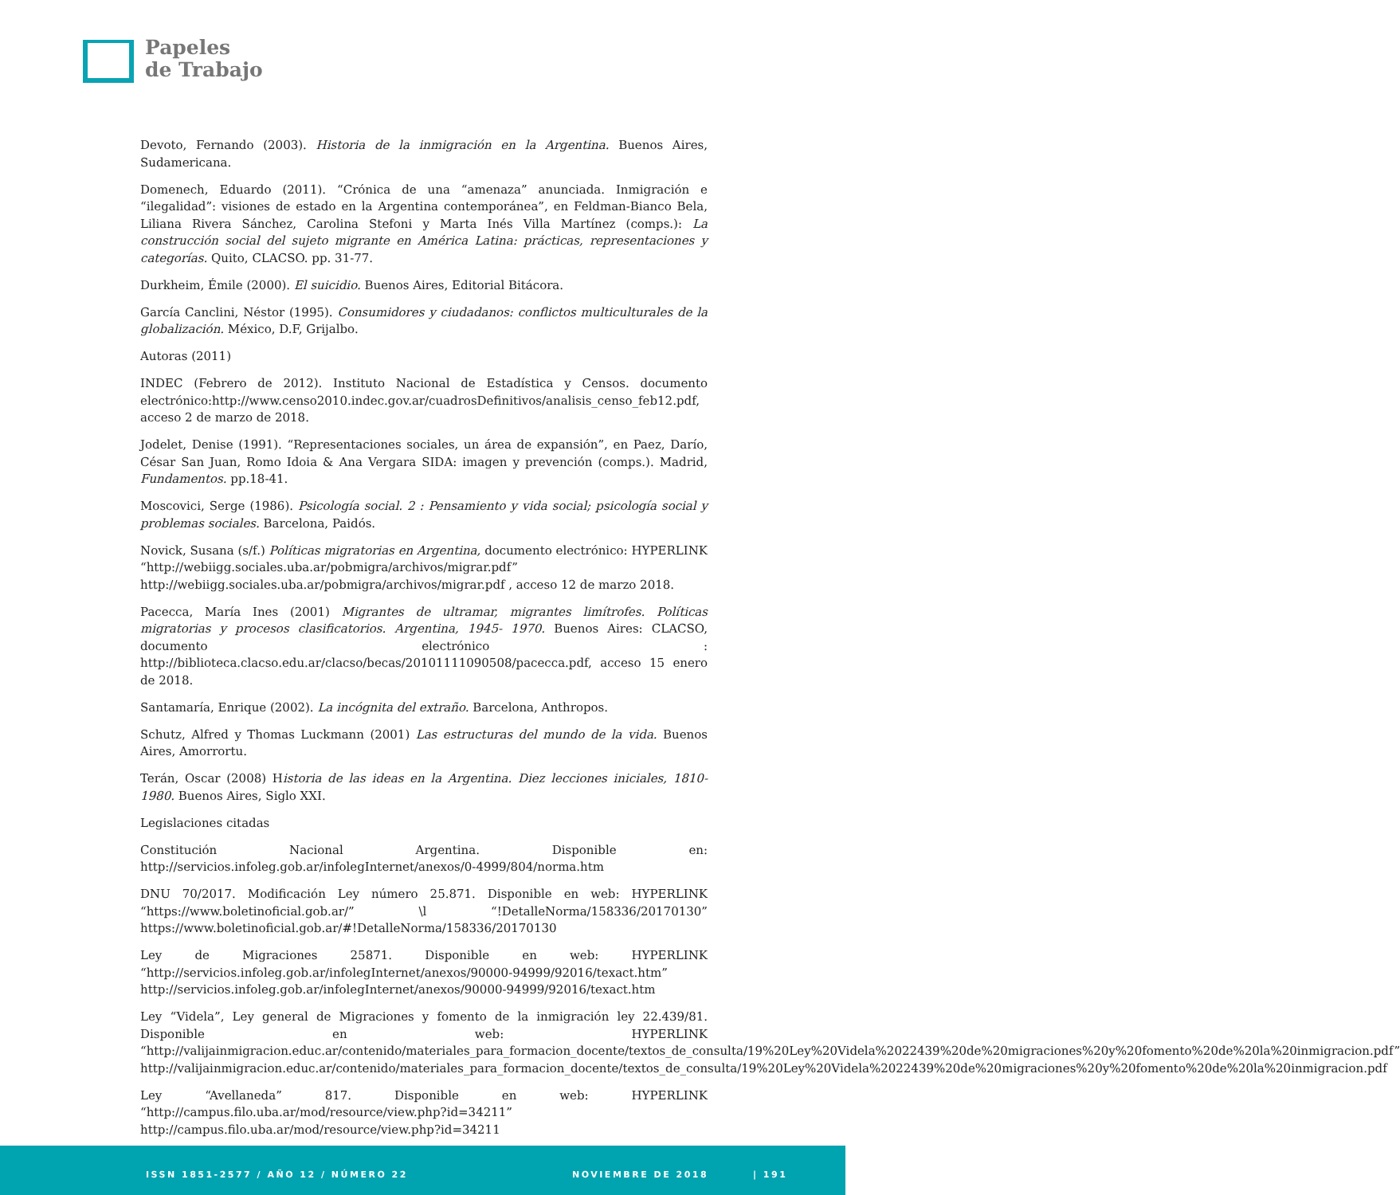Papeles
de Trabajo
Devoto, Fernando (2003). Historia de la inmigración en la Argentina. Buenos Aires, Sudamericana.
Domenech, Eduardo (2011). “Crónica de una “amenaza” anunciada. Inmigración e “ilegalidad”: visiones de estado en la Argentina contemporánea”, en Feldman-Bianco Bela, Liliana Rivera Sánchez, Carolina Stefoni y Marta Inés Villa Martínez (comps.): La construcción social del sujeto migrante en América Latina: prácticas, representaciones y categorías. Quito, CLACSO. pp. 31-77.
Durkheim, Émile (2000). El suicidio. Buenos Aires, Editorial Bitácora.
García Canclini, Néstor (1995). Consumidores y ciudadanos: conflictos multiculturales de la globalización. México, D.F, Grijalbo.
Autoras (2011)
INDEC (Febrero de 2012). Instituto Nacional de Estadística y Censos. documento electrónico:http://www.censo2010.indec.gov.ar/cuadrosDefinitivos/analisis_censo_feb12.pdf, acceso 2 de marzo de 2018.
Jodelet, Denise (1991). “Representaciones sociales, un área de expansión”, en Paez, Darío, César San Juan, Romo Idoia & Ana Vergara SIDA: imagen y prevención (comps.). Madrid, Fundamentos. pp.18-41.
Moscovici, Serge (1986). Psicología social. 2 : Pensamiento y vida social; psicología social y problemas sociales. Barcelona, Paidós.
Novick, Susana (s/f.) Políticas migratorias en Argentina, documento electrónico: HYPERLINK “http://webiigg.sociales.uba.ar/pobmigra/archivos/migrar.pdf” http://webiigg.sociales.uba.ar/pobmigra/archivos/migrar.pdf , acceso 12 de marzo 2018.
Pacecca, María Ines (2001) Migrantes de ultramar, migrantes limítrofes. Políticas migratorias y procesos clasificatorios. Argentina, 1945- 1970. Buenos Aires: CLACSO, documento electrónico : http://biblioteca.clacso.edu.ar/clacso/becas/20101111090508/pacecca.pdf, acceso 15 enero de 2018.
Santamaría, Enrique (2002). La incógnita del extraño. Barcelona, Anthropos.
Schutz, Alfred y Thomas Luckmann (2001) Las estructuras del mundo de la vida. Buenos Aires, Amorrortu.
Terán, Oscar (2008) Historia de las ideas en la Argentina. Diez lecciones iniciales, 1810-1980. Buenos Aires, Siglo XXI.
Legislaciones citadas
Constitución Nacional Argentina. Disponible en: http://servicios.infoleg.gob.ar/infolegInternet/anexos/0-4999/804/norma.htm
DNU 70/2017. Modificación Ley número 25.871. Disponible en web: HYPERLINK “https://www.boletinoficial.gob.ar/” \l “!DetalleNorma/158336/20170130” https://www.boletinoficial.gob.ar/#!DetalleNorma/158336/20170130
Ley de Migraciones 25871. Disponible en web: HYPERLINK “http://servicios.infoleg.gob.ar/infolegInternet/anexos/90000-94999/92016/texact.htm” http://servicios.infoleg.gob.ar/infolegInternet/anexos/90000-94999/92016/texact.htm
Ley “Videla”, Ley general de Migraciones y fomento de la inmigración ley 22.439/81. Disponible en web: HYPERLINK “http://valijainmigracion.educ.ar/contenido/materiales_para_formacion_docente/textos_de_consulta/19%20Ley%20Videla%2022439%20de%20migraciones%20y%20fomento%20de%20la%20inmigracion.pdf” http://valijainmigracion.educ.ar/contenido/materiales_para_formacion_docente/textos_de_consulta/19%20Ley%20Videla%2022439%20de%20migraciones%20y%20fomento%20de%20la%20inmigracion.pdf
Ley “Avellaneda” 817. Disponible en web: HYPERLINK “http://campus.filo.uba.ar/mod/resource/view.php?id=34211” http://campus.filo.uba.ar/mod/resource/view.php?id=34211
ISSN 1851-2577 / AÑO 12 / NÚMERO 22 NOVIEMBRE DE 2018 | 191